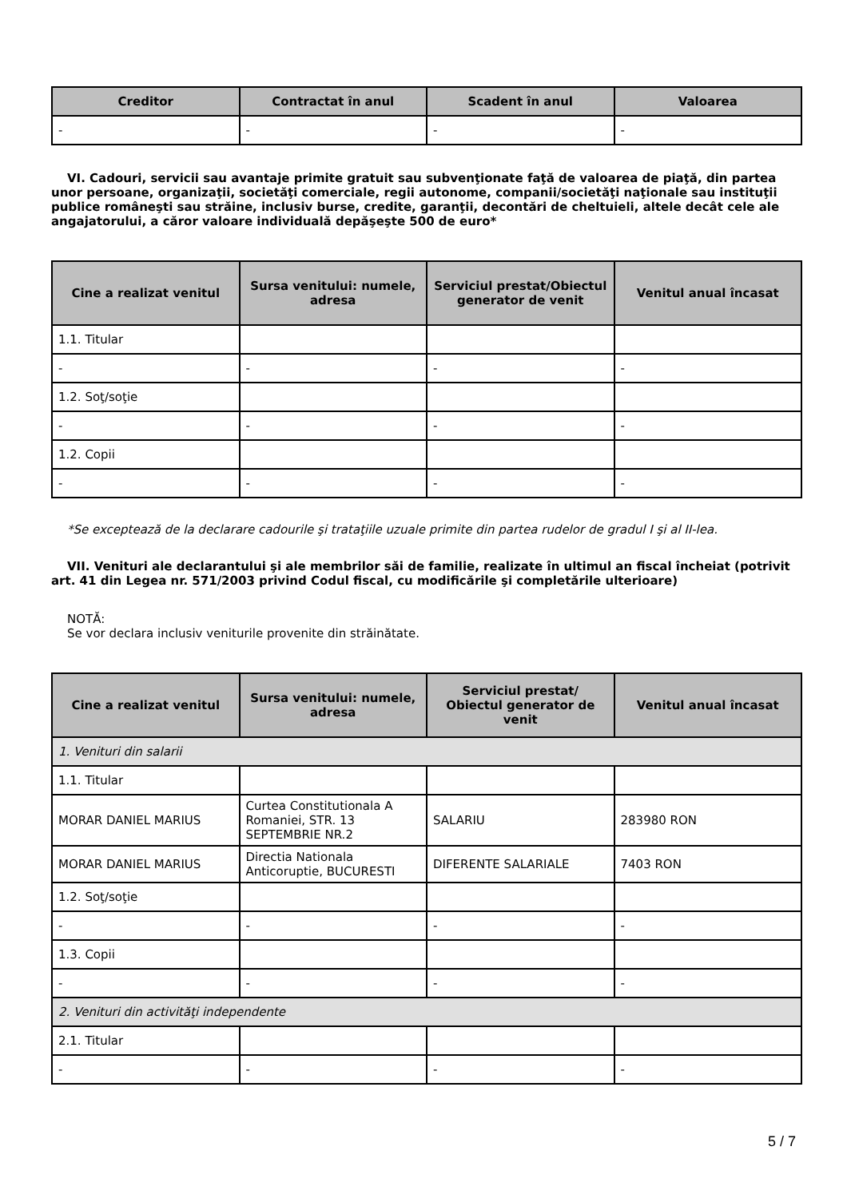| Creditor | Contractat în anul | Scadent în anul | Valoarea |
| --- | --- | --- | --- |
| - | - | - | - |
VI. Cadouri, servicii sau avantaje primite gratuit sau subvenţionate faţă de valoarea de piaţă, din partea unor persoane, organizaţii, societăţi comerciale, regii autonome, companii/societăţi naţionale sau instituţii publice româneşti sau străine, inclusiv burse, credite, garanţii, decontări de cheltuieli, altele decât cele ale angajatorului, a căror valoare individuală depăşeşte 500 de euro*
| Cine a realizat venitul | Sursa venitului: numele, adresa | Serviciul prestat/Obiectul generator de venit | Venitul anual încasat |
| --- | --- | --- | --- |
| 1.1. Titular | | | |
| - | - | - | - |
| 1.2. Soţ/soţie | | | |
| - | - | - | - |
| 1.2. Copii | | | |
| - | - | - | - |
*Se exceptează de la declarare cadourile şi trataţiile uzuale primite din partea rudelor de gradul I şi al II-lea.
VII. Venituri ale declarantului şi ale membrilor săi de familie, realizate în ultimul an fiscal încheiat (potrivit art. 41 din Legea nr. 571/2003 privind Codul fiscal, cu modificările şi completările ulterioare)
NOTĂ:
Se vor declara inclusiv veniturile provenite din străinătate.
| Cine a realizat venitul | Sursa venitului: numele, adresa | Serviciul prestat/ Obiectul generator de venit | Venitul anual încasat |
| --- | --- | --- | --- |
| 1. Venituri din salarii | | | |
| 1.1. Titular | | | |
| MORAR DANIEL MARIUS | Curtea Constitutionala A Romaniei, STR. 13 SEPTEMBRIE NR.2 | SALARIU | 283980 RON |
| MORAR DANIEL MARIUS | Directia Nationala Anticoruptie, BUCURESTI | DIFERENTE SALARIALE | 7403 RON |
| 1.2. Soţ/soţie | | | |
| - | - | - | - |
| 1.3. Copii | | | |
| - | - | - | - |
| 2. Venituri din activităţi independente | | | |
| 2.1. Titular | | | |
| - | - | - | - |
5 / 7